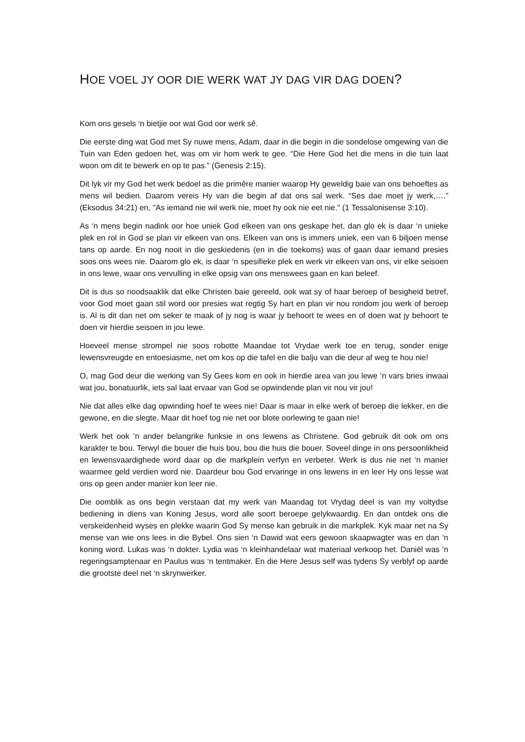HOE VOEL JY OOR DIE WERK WAT JY DAG VIR DAG DOEN?
Kom ons gesels ‘n bietjie oor wat God oor werk sê.
Die eerste ding wat God met Sy nuwe mens, Adam, daar in die begin in die sondelose omgewing van die Tuin van Eden gedoen het, was om vir hom werk te gee. “Die Here God het die mens in die tuin laat woon om dit te bewerk en op te pas.” (Genesis 2:15).
Dit lyk vir my God het werk bedoel as die primêre manier waarop Hy geweldig baie van ons behoeftes as mens wil bedien. Daarom vereis Hy van die begin af dat ons sal werk. “Ses dae moet jy werk,….” (Eksodus 34:21) en, "As iemand nie wil werk nie, moet hy ook nie eet nie." (1 Tessalonisense 3:10).
As ‘n mens begin nadink oor hoe uniek God elkeen van ons geskape het, dan glo ek is daar ‘n unieke plek en rol in God se plan vir elkeen van ons. Elkeen van ons is immers uniek, een van 6 biljoen mense tans op aarde. En nog nooit in die geskiedenis (en in die toekoms) was of gaan daar iemand presies soos ons wees nie. Daarom glo ek, is daar ‘n spesifieke plek en werk vir elkeen van ons, vir elke seisoen in ons lewe, waar ons vervulling in elke opsig van ons menswees gaan en kan beleef.
Dit is dus so noodsaaklik dat elke Christen baie gereeld, ook wat sy of haar beroep of besigheid betref, voor God moet gaan stil word oor presies wat regtig Sy hart en plan vir nou rondom jou werk of beroep is. Al is dit dan net om seker te maak of jy nog is waar jy behoort te wees en of doen wat jy behoort te doen vir hierdie seisoen in jou lewe.
Hoeveel mense strompel nie soos robotte Maandae tot Vrydae werk toe en terug, sonder enige lewensvreugde en entoesiasme, net om kos op die tafel en die balju van die deur af weg te hou nie!
O, mag God deur die werking van Sy Gees kom en ook in hierdie area van jou lewe ‘n vars bries inwaai wat jou, bonatuurlik, iets sal laat ervaar van God se opwindende plan vir nou vir jou!
Nie dat alles elke dag opwinding hoef te wees nie! Daar is maar in elke werk of beroep die lekker, en die gewone, en die slegte. Maar dit hoef tog nie net oor blote oorlewing te gaan nie!
Werk het ook ‘n ander belangrike funksie in ons lewens as Christene. God gebruik dit ook om ons karakter te bou. Terwyl die bouer die huis bou, bou die huis die bouer. Soveel dinge in ons persoonlikheid en lewensvaardighede word daar op die markplein verfyn en verbeter. Werk is dus nie net ‘n manier waarmee geld verdien word nie. Daardeur bou God ervaringe in ons lewens in en leer Hy ons lesse wat ons op geen ander manier kon leer nie.
Die oomblik as ons begin verstaan dat my werk van Maandag tot Vrydag deel is van my voltydse bediening in diens van Koning Jesus, word alle soort beroepe gelykwaardig. En dan ontdek ons die verskeidenheid wyses en plekke waarin God Sy mense kan gebruik in die markplek. Kyk maar net na Sy mense van wie ons lees in die Bybel. Ons sien ‘n Dawid wat eers gewoon skaapwagter was en dan ‘n koning word. Lukas was ‘n dokter. Lydia was ‘n kleinhandelaar wat materiaal verkoop het. Daniël was ‘n regeringsamptenaar en Paulus was ‘n tentmaker. En die Here Jesus self was tydens Sy verblyf op aarde die grootste deel net ‘n skrynwerker.